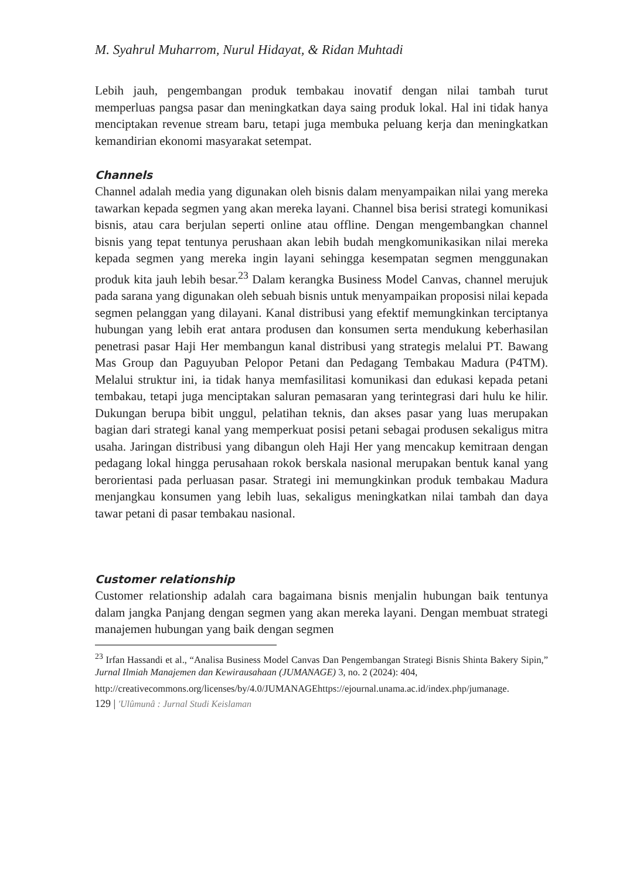M. Syahrul Muharrom, Nurul Hidayat, & Ridan Muhtadi
Lebih jauh, pengembangan produk tembakau inovatif dengan nilai tambah turut memperluas pangsa pasar dan meningkatkan daya saing produk lokal. Hal ini tidak hanya menciptakan revenue stream baru, tetapi juga membuka peluang kerja dan meningkatkan kemandirian ekonomi masyarakat setempat.
Channels
Channel adalah media yang digunakan oleh bisnis dalam menyampaikan nilai yang mereka tawarkan kepada segmen yang akan mereka layani. Channel bisa berisi strategi komunikasi bisnis, atau cara berjulan seperti online atau offline. Dengan mengembangkan channel bisnis yang tepat tentunya perushaan akan lebih budah mengkomunikasikan nilai mereka kepada segmen yang mereka ingin layani sehingga kesempatan segmen menggunakan produk kita jauh lebih besar.<sup>23</sup> Dalam kerangka Business Model Canvas, channel merujuk pada sarana yang digunakan oleh sebuah bisnis untuk menyampaikan proposisi nilai kepada segmen pelanggan yang dilayani. Kanal distribusi yang efektif memungkinkan terciptanya hubungan yang lebih erat antara produsen dan konsumen serta mendukung keberhasilan penetrasi pasar Haji Her membangun kanal distribusi yang strategis melalui PT. Bawang Mas Group dan Paguyuban Pelopor Petani dan Pedagang Tembakau Madura (P4TM). Melalui struktur ini, ia tidak hanya memfasilitasi komunikasi dan edukasi kepada petani tembakau, tetapi juga menciptakan saluran pemasaran yang terintegrasi dari hulu ke hilir. Dukungan berupa bibit unggul, pelatihan teknis, dan akses pasar yang luas merupakan bagian dari strategi kanal yang memperkuat posisi petani sebagai produsen sekaligus mitra usaha. Jaringan distribusi yang dibangun oleh Haji Her yang mencakup kemitraan dengan pedagang lokal hingga perusahaan rokok berskala nasional merupakan bentuk kanal yang berorientasi pada perluasan pasar. Strategi ini memungkinkan produk tembakau Madura menjangkau konsumen yang lebih luas, sekaligus meningkatkan nilai tambah dan daya tawar petani di pasar tembakau nasional.
Customer relationship
Customer relationship adalah cara bagaimana bisnis menjalin hubungan baik tentunya dalam jangka Panjang dengan segmen yang akan mereka layani. Dengan membuat strategi manajemen hubungan yang baik dengan segmen
<sup>23</sup> Irfan Hassandi et al., “Analisa Business Model Canvas Dan Pengembangan Strategi Bisnis Shinta Bakery Sipin,” Jurnal Ilmiah Manajemen dan Kewirausahaan (JUMANAGE) 3, no. 2 (2024): 404,
http://creativecommons.org/licenses/by/4.0/JUMANAGEhttps://ejournal.unama.ac.id/index.php/jumanage.
129 | 'Ulûmunâ : Jurnal Studi Keislaman